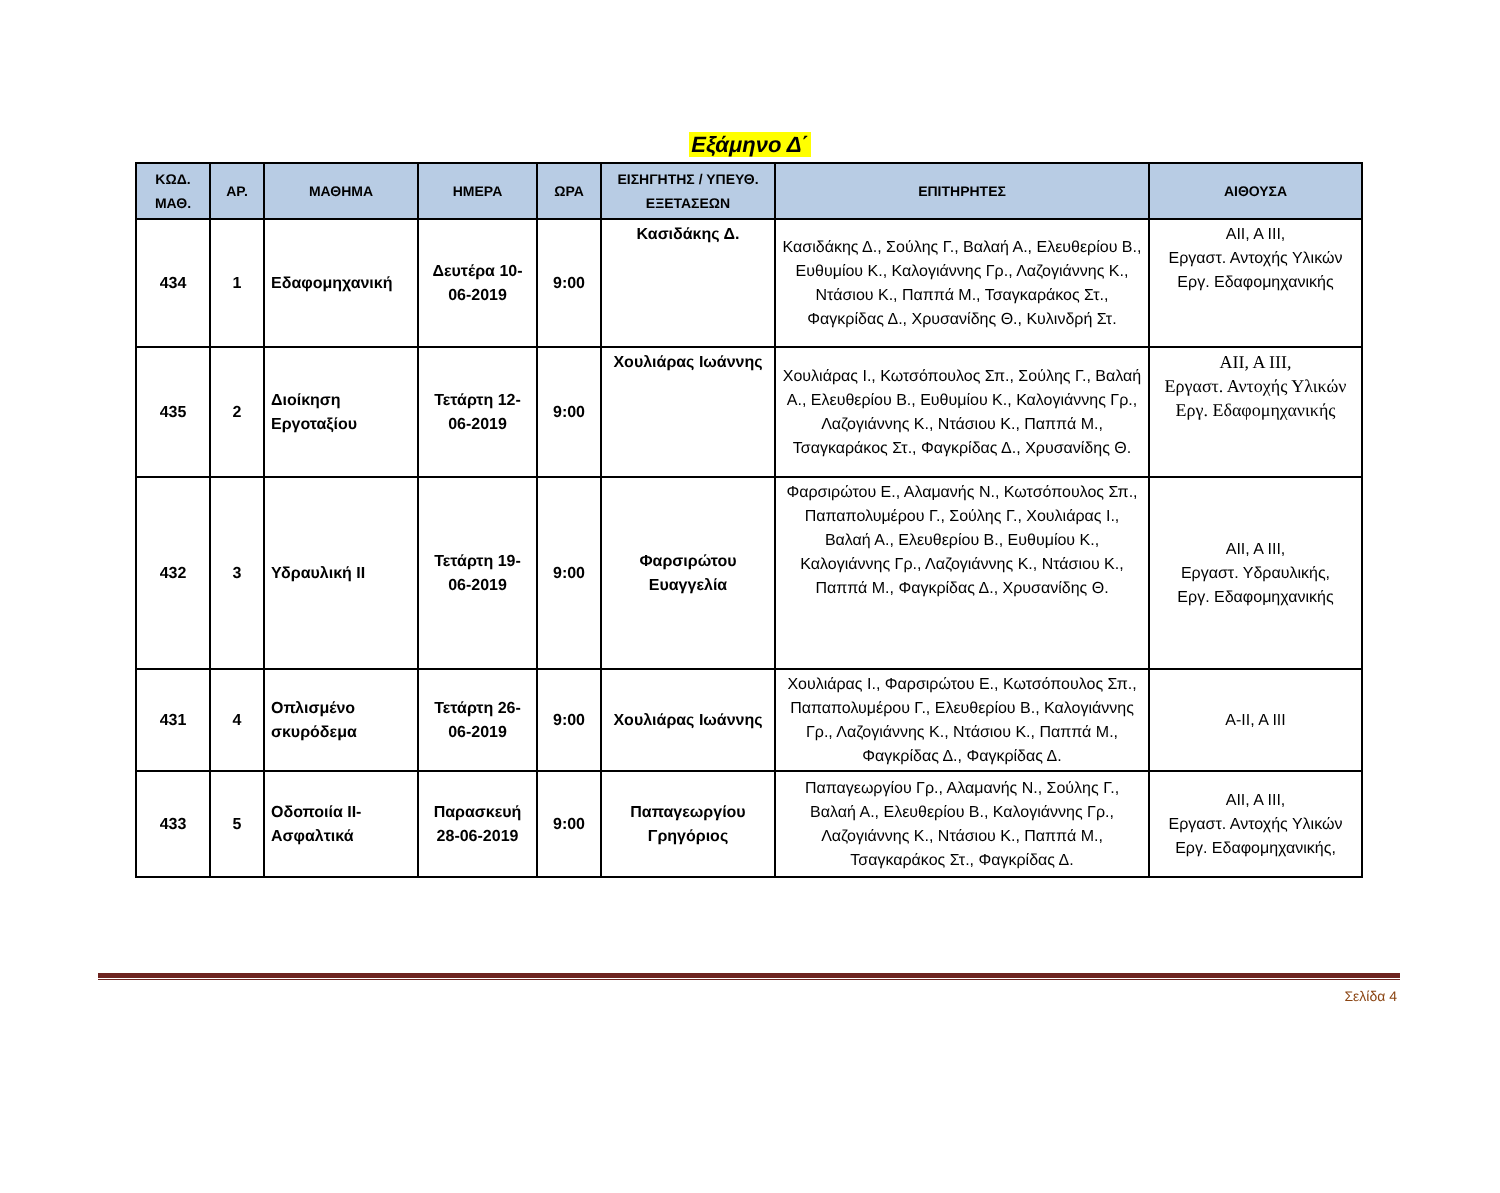Εξάμηνο Δ΄
| ΚΩΔ. ΜΑΘ. | ΑΡ. | ΜΑΘΗΜΑ | ΗΜΕΡΑ | ΩΡΑ | ΕΙΣΗΓΗΤΗΣ / ΥΠΕΥΘ. ΕΞΕΤΑΣΕΩΝ | ΕΠΙΤΗΡΗΤΕΣ | ΑΙΘΟΥΣΑ |
| --- | --- | --- | --- | --- | --- | --- | --- |
| 434 | 1 | Εδαφομηχανική | Δευτέρα 10-06-2019 | 9:00 | Κασιδάκης Δ. | Κασιδάκης Δ., Σούλης Γ., Βαλαή Α., Ελευθερίου Β., Ευθυμίου Κ., Καλογιάννης Γρ., Λαζογιάννης Κ., Ντάσιου Κ., Παππά Μ., Τσαγκαράκος Στ., Φαγκρίδας Δ., Χρυσανίδης Θ., Κυλινδρή Στ. | ΑΙΙ, Α ΙΙΙ, Εργαστ. Αντοχής Υλικών Εργ. Εδαφομηχανικής |
| 435 | 2 | Διοίκηση Εργοταξίου | Τετάρτη 12-06-2019 | 9:00 | Χουλιάρας Ιωάννης | Χουλιάρας Ι., Κωτσόπουλος Σπ., Σούλης Γ., Βαλαή Α., Ελευθερίου Β., Ευθυμίου Κ., Καλογιάννης Γρ., Λαζογιάννης Κ., Ντάσιου Κ., Παππά Μ., Τσαγκαράκος Στ., Φαγκρίδας Δ., Χρυσανίδης Θ. | ΑΙΙ, Α ΙΙΙ, Εργαστ. Αντοχής Υλικών Εργ. Εδαφομηχανικής |
| 432 | 3 | Υδραυλική ΙΙ | Τετάρτη 19-06-2019 | 9:00 | Φαρσιρώτου Ευαγγελία | Φαρσιρώτου Ε., Αλαμανής Ν., Κωτσόπουλος Σπ., Παπαπολυμέρου Γ., Σούλης Γ., Χουλιάρας Ι., Βαλαή Α., Ελευθερίου Β., Ευθυμίου Κ., Καλογιάννης Γρ., Λαζογιάννης Κ., Ντάσιου Κ., Παππά Μ., Φαγκρίδας Δ., Χρυσανίδης Θ. | ΑΙΙ, Α ΙΙΙ, Εργαστ. Υδραυλικής, Εργ. Εδαφομηχανικής |
| 431 | 4 | Οπλισμένο σκυρόδεμα | Τετάρτη 26-06-2019 | 9:00 | Χουλιάρας Ιωάννης | Χουλιάρας Ι., Φαρσιρώτου Ε., Κωτσόπουλος Σπ., Παπαπολυμέρου Γ., Ελευθερίου Β., Καλογιάννης Γρ., Λαζογιάννης Κ., Ντάσιου Κ., Παππά Μ., Φαγκρίδας Δ., Φαγκρίδας Δ. | Α-ΙΙ, Α ΙΙΙ |
| 433 | 5 | Οδοποιία ΙΙ-Ασφαλτικά | Παρασκευή 28-06-2019 | 9:00 | Παπαγεωργίου Γρηγόριος | Παπαγεωργίου Γρ., Αλαμανής Ν., Σούλης Γ., Βαλαή Α., Ελευθερίου Β., Καλογιάννης Γρ., Λαζογιάννης Κ., Ντάσιου Κ., Παππά Μ., Τσαγκαράκος Στ., Φαγκρίδας Δ. | ΑΙΙ, Α ΙΙΙ, Εργαστ. Αντοχής Υλικών Εργ. Εδαφομηχανικής, |
Σελίδα 4